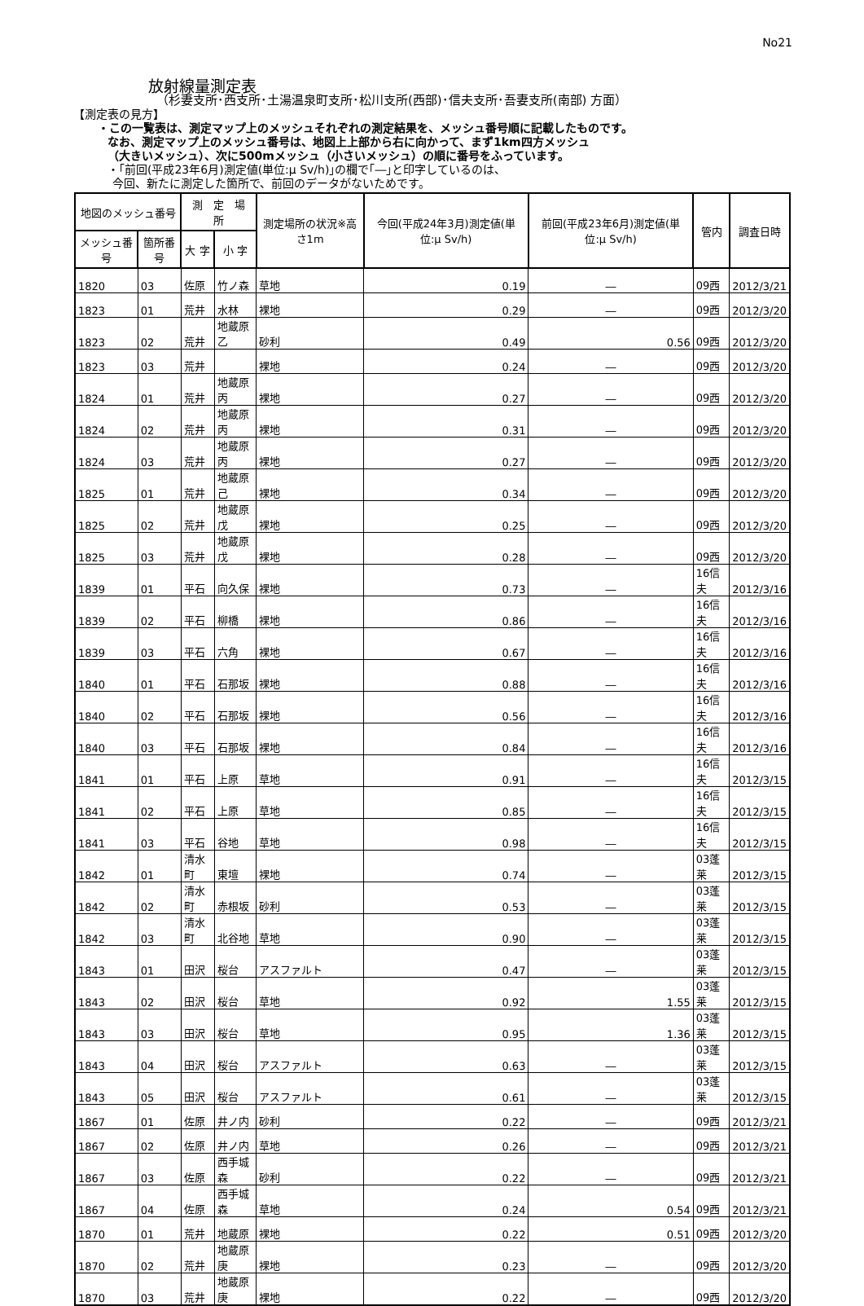No21
放射線量測定表
（杉妻支所･西支所･土湯温泉町支所･松川支所(西部)･信夫支所･吾妻支所(南部) 方面）
【測定表の見方】
・この一覧表は、測定マップ上のメッシュそれぞれの測定結果を、メッシュ番号順に記載したものです。
なお、測定マップ上のメッシュ番号は、地図上上部から右に向かって、まず1km四方メッシュ
（大きいメッシュ）、次に500mメッシュ（小さいメッシュ）の順に番号をふっています。
・｢前回(平成23年6月)測定値(単位:μ Sv/h)｣の欄で｢―｣と印字しているのは、
今回、新たに測定した箇所で、前回のデータがないためです。
| 地図のメッシュ番号 | | 測 定 場 所 | | 測定場所の状況※高さ1m | 今回(平成24年3月)測定値(単位:μ Sv/h) | 前回(平成23年6月)測定値(単位:μ Sv/h) | 管内 | 調査日時 |
| --- | --- | --- | --- | --- | --- | --- | --- | --- |
| メッシュ番号 | 箇所番号 | 大 字 | 小 字 | | | | | |
| 1820 | 03 | 佐原 | 竹ノ森 | 草地 | 0.19 | ― | 09西 | 2012/3/21 |
| 1823 | 01 | 荒井 | 水林 | 裸地 | 0.29 | ― | 09西 | 2012/3/20 |
| 1823 | 02 | 荒井 | 地蔵原乙 | 砂利 | 0.49 | 0.56 | 09西 | 2012/3/20 |
| 1823 | 03 | 荒井 | | 裸地 | 0.24 | ― | 09西 | 2012/3/20 |
| 1824 | 01 | 荒井 | 地蔵原丙 | 裸地 | 0.27 | ― | 09西 | 2012/3/20 |
| 1824 | 02 | 荒井 | 地蔵原丙 | 裸地 | 0.31 | ― | 09西 | 2012/3/20 |
| 1824 | 03 | 荒井 | 地蔵原丙 | 裸地 | 0.27 | ― | 09西 | 2012/3/20 |
| 1825 | 01 | 荒井 | 地蔵原己 | 裸地 | 0.34 | ― | 09西 | 2012/3/20 |
| 1825 | 02 | 荒井 | 地蔵原戊 | 裸地 | 0.25 | ― | 09西 | 2012/3/20 |
| 1825 | 03 | 荒井 | 地蔵原戊 | 裸地 | 0.28 | ― | 09西 | 2012/3/20 |
| 1839 | 01 | 平石 | 向久保 | 裸地 | 0.73 | ― | 16信夫 | 2012/3/16 |
| 1839 | 02 | 平石 | 柳橋 | 裸地 | 0.86 | ― | 16信夫 | 2012/3/16 |
| 1839 | 03 | 平石 | 六角 | 裸地 | 0.67 | ― | 16信夫 | 2012/3/16 |
| 1840 | 01 | 平石 | 石那坂 | 裸地 | 0.88 | ― | 16信夫 | 2012/3/16 |
| 1840 | 02 | 平石 | 石那坂 | 裸地 | 0.56 | ― | 16信夫 | 2012/3/16 |
| 1840 | 03 | 平石 | 石那坂 | 裸地 | 0.84 | ― | 16信夫 | 2012/3/16 |
| 1841 | 01 | 平石 | 上原 | 草地 | 0.91 | ― | 16信夫 | 2012/3/15 |
| 1841 | 02 | 平石 | 上原 | 草地 | 0.85 | ― | 16信夫 | 2012/3/15 |
| 1841 | 03 | 平石 | 谷地 | 草地 | 0.98 | ― | 16信夫 | 2012/3/15 |
| 1842 | 01 | 清水町 | 東壇 | 裸地 | 0.74 | ― | 03蓬莱 | 2012/3/15 |
| 1842 | 02 | 清水町 | 赤根坂 | 砂利 | 0.53 | ― | 03蓬莱 | 2012/3/15 |
| 1842 | 03 | 清水町 | 北谷地 | 草地 | 0.90 | ― | 03蓬莱 | 2012/3/15 |
| 1843 | 01 | 田沢 | 桜台 | アスファルト | 0.47 | ― | 03蓬莱 | 2012/3/15 |
| 1843 | 02 | 田沢 | 桜台 | 草地 | 0.92 | 1.55 | 03蓬莱 | 2012/3/15 |
| 1843 | 03 | 田沢 | 桜台 | 草地 | 0.95 | 1.36 | 03蓬莱 | 2012/3/15 |
| 1843 | 04 | 田沢 | 桜台 | アスファルト | 0.63 | ― | 03蓬莱 | 2012/3/15 |
| 1843 | 05 | 田沢 | 桜台 | アスファルト | 0.61 | ― | 03蓬莱 | 2012/3/15 |
| 1867 | 01 | 佐原 | 井ノ内 | 砂利 | 0.22 | ― | 09西 | 2012/3/21 |
| 1867 | 02 | 佐原 | 井ノ内 | 草地 | 0.26 | ― | 09西 | 2012/3/21 |
| 1867 | 03 | 佐原 | 西手城森 | 砂利 | 0.22 | ― | 09西 | 2012/3/21 |
| 1867 | 04 | 佐原 | 西手城森 | 草地 | 0.24 | 0.54 | 09西 | 2012/3/21 |
| 1870 | 01 | 荒井 | 地蔵原 | 裸地 | 0.22 | 0.51 | 09西 | 2012/3/20 |
| 1870 | 02 | 荒井 | 地蔵原庚 | 裸地 | 0.23 | ― | 09西 | 2012/3/20 |
| 1870 | 03 | 荒井 | 地蔵原庚 | 裸地 | 0.22 | ― | 09西 | 2012/3/20 |